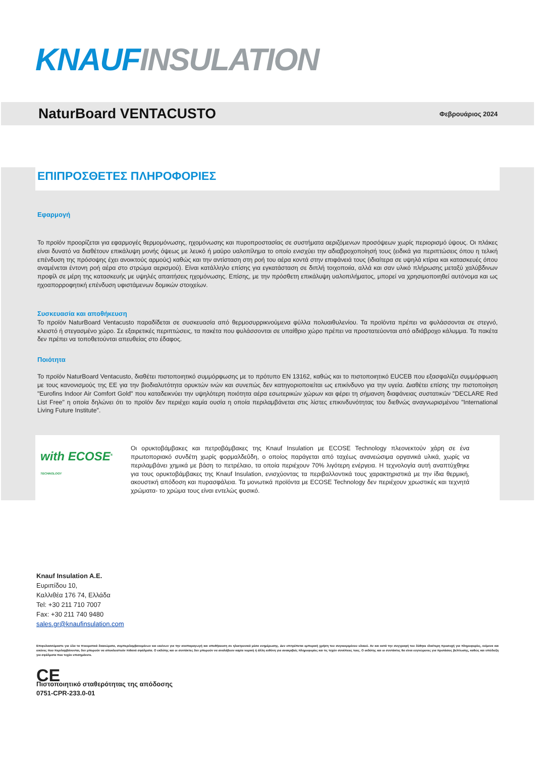KNAUF INSULATION
NaturBoard VENTACUSTO
Φεβρουάριος 2024
ΕΠΙΠΡΟΣΘΕΤΕΣ ΠΛΗΡΟΦΟΡΙΕΣ
Εφαρμογή
Το προϊόν προορίζεται για εφαρμογές θερμομόνωσης, ηχομόνωσης και πυροπροστασίας σε συστήματα αεριζόμενων προσόψεων χωρίς περιορισμό ύψους. Οι πλάκες είναι δυνατό να διαθέτουν επικάλυψη μονής όψεως με λευκό ή μαύρο υαλοπίλημα το οποίο ενισχύει την αδιαβροχοποίησή τους (ειδικά για περιπτώσεις όπου η τελική επένδυση της πρόσοψης έχει ανοικτούς αρμούς) καθώς και την αντίσταση στη ροή του αέρα κοντά στην επιφάνειά τους (ιδιαίτερα σε υψηλά κτίρια και κατασκευές όπου αναμένεται έντονη ροή αέρα στο στρώμα αερισμού). Είναι κατάλληλο επίσης για εγκατάσταση σε διπλή τοιχοποιία, αλλά και σαν υλικό πλήρωσης μεταξύ χαλύβδινων προφίλ σε μέρη της κατασκευής με υψηλές απαιτήσεις ηχομόνωσης. Επίσης, με την πρόσθετη επικάλυψη υαλοπιλήματος, μπορεί να χρησιμοποιηθεί αυτόνομα και ως ηχοαπορροφητική επένδυση υφιστάμενων δομικών στοιχείων.
Συσκευασία και αποθήκευση
Το προϊόν NaturBoard Ventacusto παραδίδεται σε συσκευασία από θερμοσυρρικνούμενα φύλλα πολυαιθυλενίου. Τα προϊόντα πρέπει να φυλάσσονται σε στεγνό, κλειστό ή στεγασμένο χώρο. Σε εξαιρετικές περιπτώσεις, τα πακέτα που φυλάσσονται σε υπαίθριο χώρο πρέπει να προστατεύονται από αδιάβροχο κάλυμμα. Τα πακέτα δεν πρέπει να τοποθετούνται απευθείας στο έδαφος.
Ποιότητα
Το προϊόν NaturBoard Ventacusto, διαθέτει πιστοποιητικό συμμόρφωσης με το πρότυπο EN 13162, καθώς και το πιστοποιητικό EUCEB που εξασφαλίζει συμμόρφωση με τους κανονισμούς της ΕΕ για την βιοδιαλυτότητα ορυκτών ινών και συνεπώς δεν κατηγοριοποιείται ως επικίνδυνο για την υγεία. Διαθέτει επίσης την πιστοποίηση "Eurofins Indoor Air Comfort Gold" που καταδεικνύει την υψηλότερη ποιότητα αέρα εσωτερικών χώρων και φέρει τη σήμανση διαφάνειας συστατικών "DECLARE Red List Free" η οποία δηλώνει ότι το προϊόν δεν περιέχει καμία ουσία η οποία περιλαμβάνεται στις λίστες επικινδυνότητας του διεθνώς αναγνωρισμένου "International Living Future Institute".
with ECOSE<sup>®</sup> TECHNOLOGY
Οι ορυκτοβάμβακες και πετροβάμβακες της Knauf Insulation με ECOSE Technology πλεονεκτούν χάρη σε ένα πρωτοποριακό συνδέτη χωρίς φορμαλδεΰδη, ο οποίος παράγεται από ταχέως ανανεώσιμα οργανικά υλικά, χωρίς να περιλαμβάνει χημικά με βάση το πετρέλαιο, τα οποία περιέχουν 70% λιγότερη ενέργεια. Η τεχνολογία αυτή αναπτύχθηκε για τους ορυκτοβάμβακες της Knauf Insulation, ενισχύοντας τα περιβαλλοντικά τους χαρακτηριστικά με την ίδια θερμική, ακουστική απόδοση και πυρασφάλεια. Τα μονωτικά προϊόντα με ECOSE Technology δεν περιέχουν χρωστικές και τεχνητά χρώματα- το χρώμα τους είναι εντελώς φυσικό.
Knauf Insulation A.E.
Ευριπίδου 10,
Καλλιθέα 176 74, Ελλάδα
Tel: +30 211 710 7007
Fax: +30 211 740 9480
sales.gr@knaufinsulation.com
Επιφυλασσόμαστε για όλα τα πνευματικά δικαιώματα, συμπεριλαμβανομένων και εκείνων για την αναπαραγωγή και αποθήκευση σε ηλεκτρονικά μέσα ενημέρωσης. Δεν επιτρέπεται εμπορική χρήση του συγκεκριμένου υλικού. Αν και κατά την συγγραφή του δόθηκε ιδιαίτερη προσοχή για πληροφορίες, κείμενα και εικόνες που περιλαμβάνονται, δεν μπορούν να αποκλειστούν πιθανά σφάλματα. Ο εκδότης και οι συντάκτες δεν μπορούν να αναλάβουν καμία νομική ή άλλη ευθύνη για ανακριβείς πληροφορίες και τις τυχόν συνέπειες τους. Ο εκδότης και οι συντάκτες θα είναι ευγνώμονες για προτάσεις βελτίωσης, καθώς και υπόδειξη για σφάλματα που τυχόν επισημάνετε.
CE
Πιστοποιητικό σταθερότητας της απόδοσης
0751-CPR-233.0-01